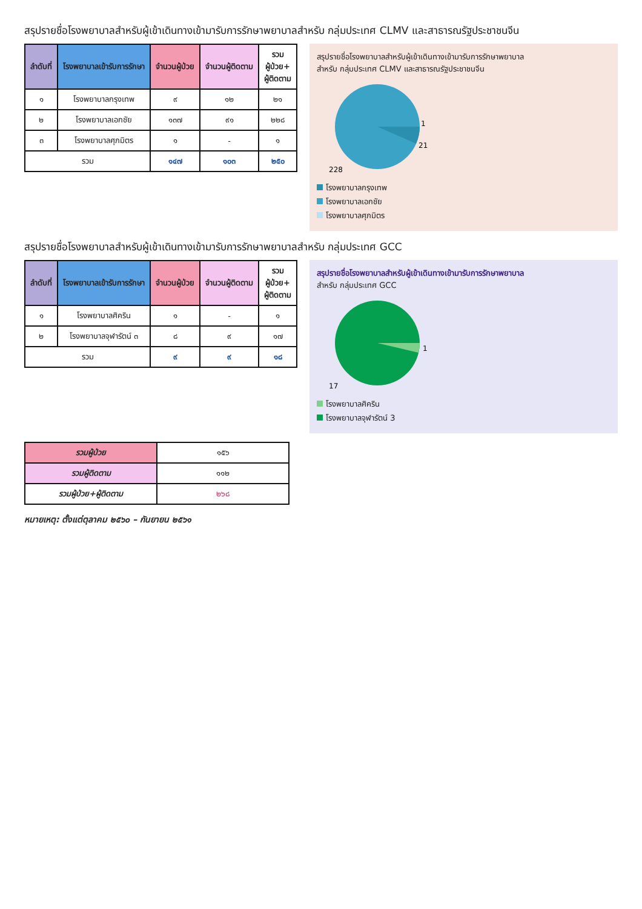สรุปรายชื่อโรงพยาบาลสำหรับผู้เข้าเดินทางเข้ามารับการรักษาพยาบาลสำหรับ กลุ่มประเทศ CLMV และสาธารณรัฐประชาชนจีน
| ลำดับที่ | โรงพยาบาลเข้ารับการรักษา | จำนวนผู้ป่วย | จำนวนผู้ติดตาม | รวม ผู้ป่วย+ ผู้ติดตาม |
| --- | --- | --- | --- | --- |
| ๑ | โรงพยาบาลกรุงเทพ | ๙ | ๑๒ | ๒๑ |
| ๒ | โรงพยาบาลเอกชัย | ๑๓๗ | ๙๑ | ๒๒๘ |
| ๓ | โรงพยาบาลศุภมิตร | ๑ | - | ๑ |
| รวม | | ๑๔๗ | ๑๐๓ | ๒๕๐ |
สรุปรายชื่อโรงพยาบาลสำหรับผู้เข้าเดินทางเข้ามารับการรักษาพยาบาล
สำหรับ กลุ่มประเทศ CLMV และสาธารณรัฐประชาชนจีน
1
21
228
โรงพยาบาลกรุงเทพ
โรงพยาบาลเอกชัย
โรงพยาบาลศุภมิตร
สรุปรายชื่อโรงพยาบาลสำหรับผู้เข้าเดินทางเข้ามารับการรักษาพยาบาลสำหรับ กลุ่มประเทศ GCC
| ลำดับที่ | โรงพยาบาลเข้ารับการรักษา | จำนวนผู้ป่วย | จำนวนผู้ติดตาม | รวม ผู้ป่วย+ ผู้ติดตาม |
| --- | --- | --- | --- | --- |
| ๑ | โรงพยาบาลศิคริน | ๑ | - | ๑ |
| ๒ | โรงพยาบาลจุฬารัตน์ ๓ | ๘ | ๙ | ๑๗ |
| รวม | | ๙ | ๙ | ๑๘ |
สรุปรายชื่อโรงพยาบาลสำหรับผู้เข้าเดินทางเข้ามารับการรักษาพยาบาล
สำหรับ กลุ่มประเทศ GCC
1
17
โรงพยาบาลศิคริน
โรงพยาบาลจุฬารัตน์ 3
| รวมผู้ป่วย | ๑๕๖ |
| รวมผู้ติดตาม | ๑๑๒ |
| รวมผู้ป่วย+ผู้ติดตาม | ๒๖๘ |
หมายเหตุ: ตั้งแต่ตุลาคม ๒๕๖๐ – กันยายน ๒๕๖๑